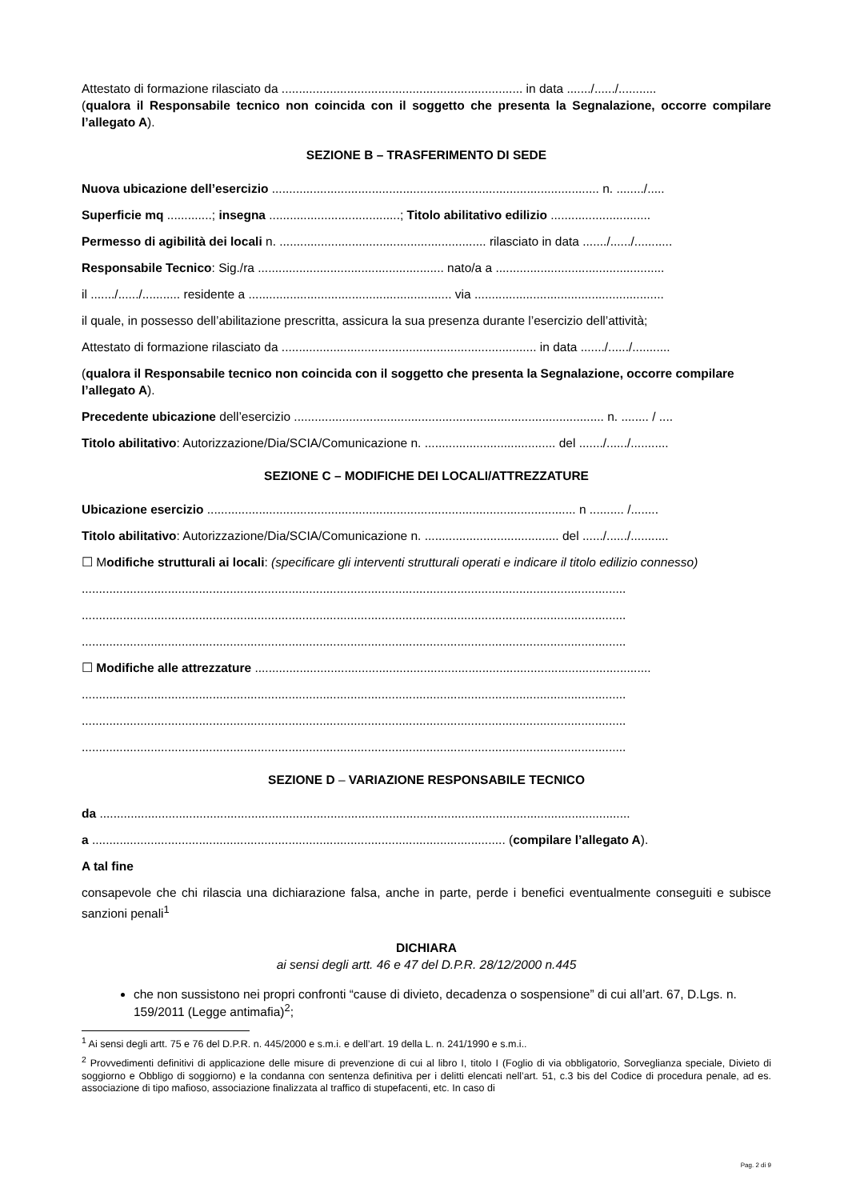Attestato di formazione rilasciato da ...................................................................... in data ......./....../...........
(qualora il Responsabile tecnico non coincida con il soggetto che presenta la Segnalazione, occorre compilare l’allegato A).
SEZIONE B – TRASFERIMENTO DI SEDE
Nuova ubicazione dell’esercizio ............................................................................................... n. ......../.....
Superficie mq .............; insegna ......................................; Titolo abilitativo edilizio .............................
Permesso di agibilità dei locali n. ............................................................ rilasciato in data ......./....../...........
Responsabile Tecnico: Sig./ra ...................................................... nato/a a .................................................
il ......./....../........... residente a ........................................................... via .......................................................
il quale, in possesso dell’abilitazione prescritta, assicura la sua presenza durante l’esercizio dell’attività;
Attestato di formazione rilasciato da .......................................................................... in data ......./....../...........
(qualora il Responsabile tecnico non coincida con il soggetto che presenta la Segnalazione, occorre compilare l’allegato A).
Precedente ubicazione dell’esercizio .......................................................................................... n. ........ / ....
Titolo abilitativo: Autorizzazione/Dia/SCIA/Comunicazione n. ...................................... del ......./....../...........
SEZIONE C – MODIFICHE DEI LOCALI/ATTREZZATURE
Ubicazione esercizio ........................................................................................................... n .......... /........
Titolo abilitativo: Autorizzazione/Dia/SCIA/Comunicazione n. ....................................... del ....../....../...........
☐ Modifiche strutturali ai locali: (specificare gli interventi strutturali operati e indicare il titolo edilizio connesso)
..............................................................................................................................................................
..............................................................................................................................................................
..............................................................................................................................................................
☐ Modifiche alle attrezzature ...................................................................................................................
..............................................................................................................................................................
..............................................................................................................................................................
..............................................................................................................................................................
SEZIONE D – VARIAZIONE RESPONSABILE TECNICO
da ..........................................................................................................................................................
a ........................................................................................................................ (compilare l’allegato A).
A tal fine
consapevole che chi rilascia una dichiarazione falsa, anche in parte, perde i benefici eventualmente conseguiti e subisce sanzioni penali<sup>1</sup>
DICHIARA
ai sensi degli artt. 46 e 47 del D.P.R. 28/12/2000 n.445
che non sussistono nei propri confronti “cause di divieto, decadenza o sospensione” di cui all’art. 67, D.Lgs. n. 159/2011 (Legge antimafia)<sup>2</sup>;
<sup>1</sup> Ai sensi degli artt. 75 e 76 del D.P.R. n. 445/2000 e s.m.i. e dell’art. 19 della L. n. 241/1990 e s.m.i..
<sup>2</sup> Provvedimenti definitivi di applicazione delle misure di prevenzione di cui al libro I, titolo I (Foglio di via obbligatorio, Sorveglianza speciale, Divieto di soggiorno e Obbligo di soggiorno) e la condanna con sentenza definitiva per i delitti elencati nell’art. 51, c.3 bis del Codice di procedura penale, ad es. associazione di tipo mafioso, associazione finalizzata al traffico di stupefacenti, etc. In caso di
Pag. 2 di 9